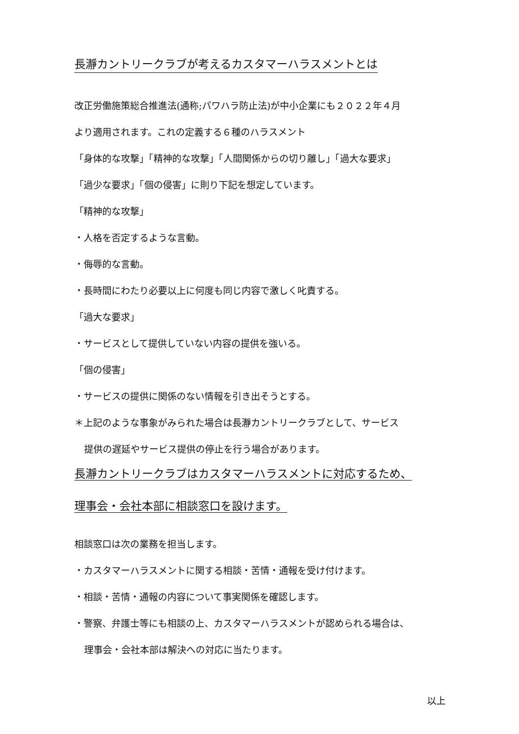長瀞カントリークラブが考えるカスタマーハラスメントとは
改正労働施策総合推進法(通称;パワハラ防止法)が中小企業にも２０２２年４月
より適用されます。これの定義する６種のハラスメント
「身体的な攻撃」「精神的な攻撃」「人間関係からの切り離し」「過大な要求」
「過少な要求」「個の侵害」に則り下記を想定しています。
「精神的な攻撃」
・人格を否定するような言動。
・侮辱的な言動。
・長時間にわたり必要以上に何度も同じ内容で激しく叱責する。
「過大な要求」
・サービスとして提供していない内容の提供を強いる。
「個の侵害」
・サービスの提供に関係のない情報を引き出そうとする。
＊上記のような事象がみられた場合は長瀞カントリークラブとして、サービス
提供の遅延やサービス提供の停止を行う場合があります。
長瀞カントリークラブはカスタマーハラスメントに対応するため、
理事会・会社本部に相談窓口を設けます。
相談窓口は次の業務を担当します。
・カスタマーハラスメントに関する相談・苦情・通報を受け付けます。
・相談・苦情・通報の内容について事実関係を確認します。
・警察、弁護士等にも相談の上、カスタマーハラスメントが認められる場合は、
理事会・会社本部は解決への対応に当たります。
以上